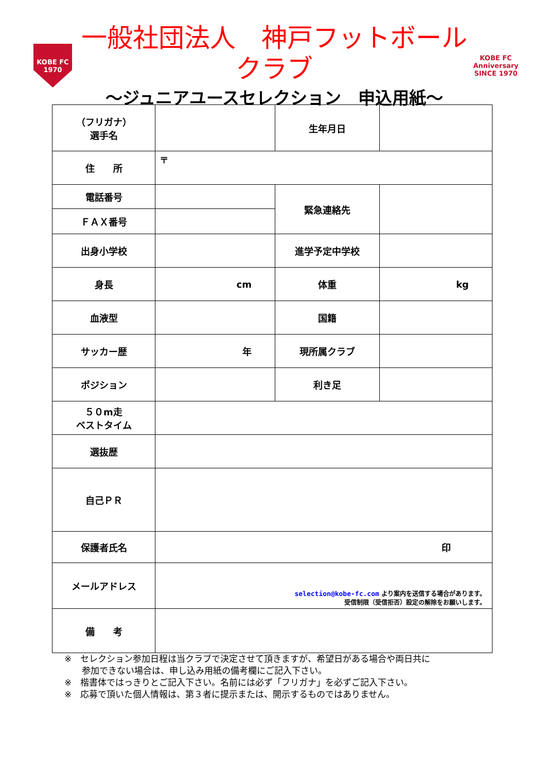KOBE FC
1970
一般社団法人　神戸フットボールクラブ
～ジュニアユースセレクション　申込用紙～
KOBE FC
Anniversary
SINCE 1970
| （フリガナ） 選手名 | | 生年月日 | |
| 住 所 | 〒 | | |
| 電話番号 | | 緊急連絡先 | |
| ＦＡＸ番号 | | | |
| 出身小学校 | | 進学予定中学校 | |
| 身長 | cm | 体重 | kg |
| 血液型 | | 国籍 | |
| サッカー歴 | 年 | 現所属クラブ | |
| ポジション | | 利き足 | |
| ５０m走 ベストタイム | | | |
| 選抜歴 | | | |
| 自己ＰＲ | | | |
| 保護者氏名 | 印 | | |
| メールアドレス | selection@kobe-fc.com より案内を送信する場合があります。 受信制限（受信拒否）設定の解除をお願いします。 | | |
| 備 考 | | | |
※　セレクション参加日程は当クラブで決定させて頂きますが、希望日がある場合や両日共に
　　参加できない場合は、申し込み用紙の備考欄にご記入下さい。
※　楷書体ではっきりとご記入下さい。名前には必ず「フリガナ」を必ずご記入下さい。
※　応募で頂いた個人情報は、第３者に提示または、開示するものではありません。